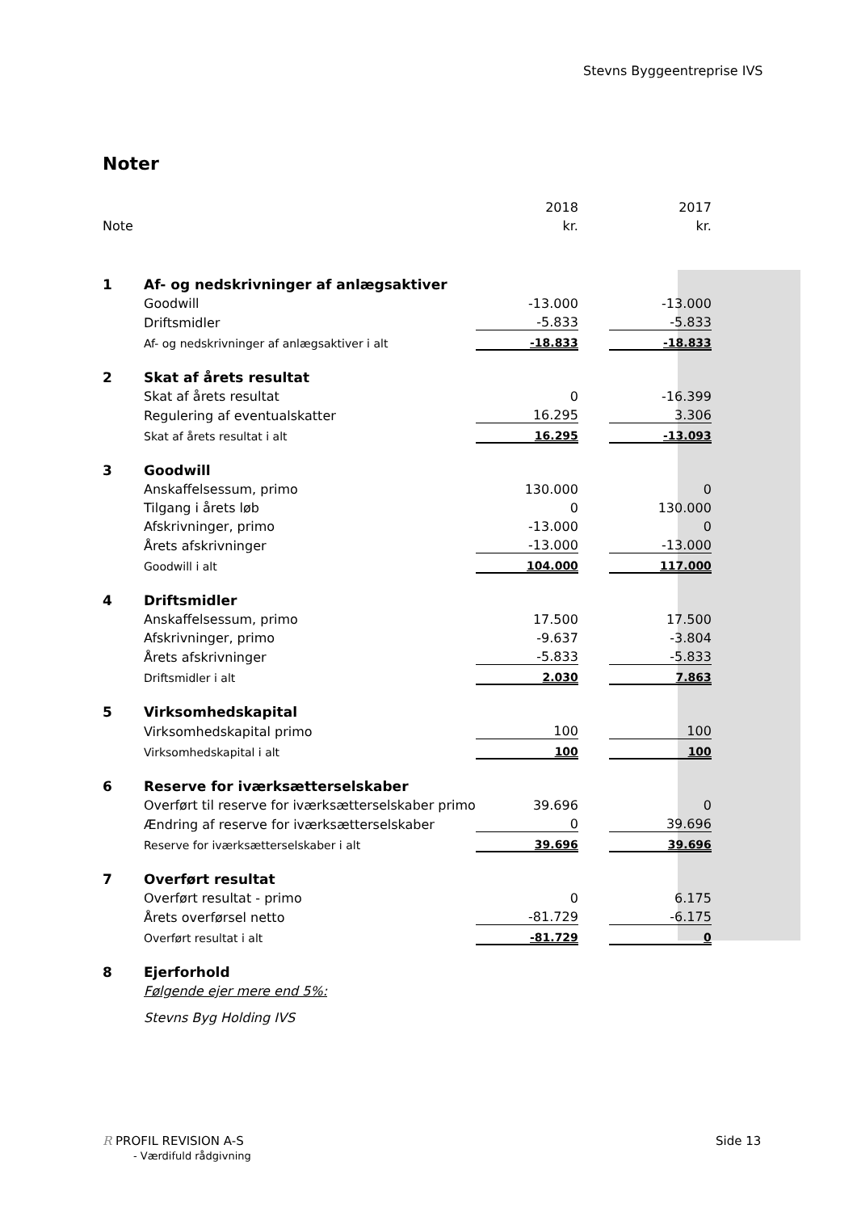Stevns Byggeentreprise IVS
Noter
| | | 2018 | | 2017 |
| Note | | kr. | | kr. |
| 1 | Af- og nedskrivninger af anlægsaktiver | | | |
| | Goodwill | -13.000 | | -13.000 |
| | Driftsmidler | -5.833 | | -5.833 |
| | Af- og nedskrivninger af anlægsaktiver i alt | -18.833 | | -18.833 |
| 2 | Skat af årets resultat | | | |
| | Skat af årets resultat | 0 | | -16.399 |
| | Regulering af eventualskatter | 16.295 | | 3.306 |
| | Skat af årets resultat i alt | 16.295 | | -13.093 |
| 3 | Goodwill | | | |
| | Anskaffelsessum, primo | 130.000 | | 0 |
| | Tilgang i årets løb | 0 | | 130.000 |
| | Afskrivninger, primo | -13.000 | | 0 |
| | Årets afskrivninger | -13.000 | | -13.000 |
| | Goodwill i alt | 104.000 | | 117.000 |
| 4 | Driftsmidler | | | |
| | Anskaffelsessum, primo | 17.500 | | 17.500 |
| | Afskrivninger, primo | -9.637 | | -3.804 |
| | Årets afskrivninger | -5.833 | | -5.833 |
| | Driftsmidler i alt | 2.030 | | 7.863 |
| 5 | Virksomhedskapital | | | |
| | Virksomhedskapital primo | 100 | | 100 |
| | Virksomhedskapital i alt | 100 | | 100 |
| 6 | Reserve for iværksætterselskaber | | | |
| | Overført til reserve for iværksætterselskaber primo | 39.696 | | 0 |
| | Ændring af reserve for iværksætterselskaber | 0 | | 39.696 |
| | Reserve for iværksætterselskaber i alt | 39.696 | | 39.696 |
| 7 | Overført resultat | | | |
| | Overført resultat - primo | 0 | | 6.175 |
| | Årets overførsel netto | -81.729 | | -6.175 |
| | Overført resultat i alt | -81.729 | | 0 |
| 8 | Ejerforhold | | | |
| | Følgende ejer mere end 5%: | | | |
| | Stevns Byg Holding IVS | | | |
R PROFIL REVISION A-S
- Værdifuld rådgivning
Side 13